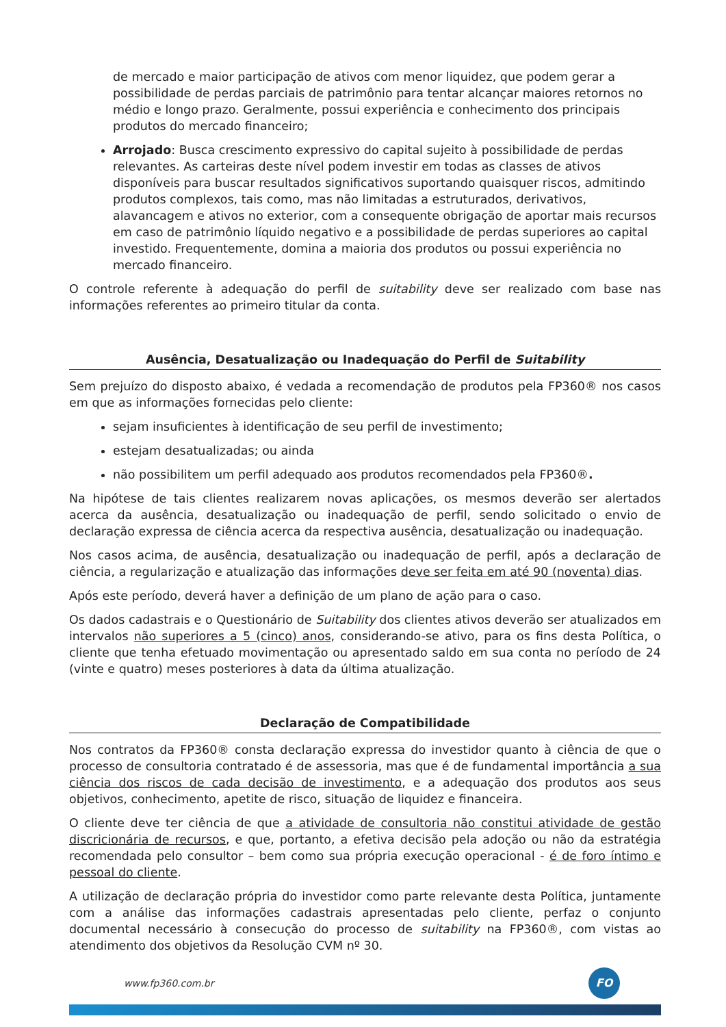de mercado e maior participação de ativos com menor liquidez, que podem gerar a possibilidade de perdas parciais de patrimônio para tentar alcançar maiores retornos no médio e longo prazo. Geralmente, possui experiência e conhecimento dos principais produtos do mercado financeiro;
Arrojado: Busca crescimento expressivo do capital sujeito à possibilidade de perdas relevantes. As carteiras deste nível podem investir em todas as classes de ativos disponíveis para buscar resultados significativos suportando quaisquer riscos, admitindo produtos complexos, tais como, mas não limitadas a estruturados, derivativos, alavancagem e ativos no exterior, com a consequente obrigação de aportar mais recursos em caso de patrimônio líquido negativo e a possibilidade de perdas superiores ao capital investido. Frequentemente, domina a maioria dos produtos ou possui experiência no mercado financeiro.
O controle referente à adequação do perfil de suitability deve ser realizado com base nas informações referentes ao primeiro titular da conta.
Ausência, Desatualização ou Inadequação do Perfil de Suitability
Sem prejuízo do disposto abaixo, é vedada a recomendação de produtos pela FP360® nos casos em que as informações fornecidas pelo cliente:
sejam insuficientes à identificação de seu perfil de investimento;
estejam desatualizadas; ou ainda
não possibilitem um perfil adequado aos produtos recomendados pela FP360®.
Na hipótese de tais clientes realizarem novas aplicações, os mesmos deverão ser alertados acerca da ausência, desatualização ou inadequação de perfil, sendo solicitado o envio de declaração expressa de ciência acerca da respectiva ausência, desatualização ou inadequação.
Nos casos acima, de ausência, desatualização ou inadequação de perfil, após a declaração de ciência, a regularização e atualização das informações deve ser feita em até 90 (noventa) dias.
Após este período, deverá haver a definição de um plano de ação para o caso.
Os dados cadastrais e o Questionário de Suitability dos clientes ativos deverão ser atualizados em intervalos não superiores a 5 (cinco) anos, considerando-se ativo, para os fins desta Política, o cliente que tenha efetuado movimentação ou apresentado saldo em sua conta no período de 24 (vinte e quatro) meses posteriores à data da última atualização.
Declaração de Compatibilidade
Nos contratos da FP360® consta declaração expressa do investidor quanto à ciência de que o processo de consultoria contratado é de assessoria, mas que é de fundamental importância a sua ciência dos riscos de cada decisão de investimento, e a adequação dos produtos aos seus objetivos, conhecimento, apetite de risco, situação de liquidez e financeira.
O cliente deve ter ciência de que a atividade de consultoria não constitui atividade de gestão discricionária de recursos, e que, portanto, a efetiva decisão pela adoção ou não da estratégia recomendada pelo consultor – bem como sua própria execução operacional - é de foro íntimo e pessoal do cliente.
A utilização de declaração própria do investidor como parte relevante desta Política, juntamente com a análise das informações cadastrais apresentadas pelo cliente, perfaz o conjunto documental necessário à consecução do processo de suitability na FP360®, com vistas ao atendimento dos objetivos da Resolução CVM nº 30.
www.fp360.com.br
FO